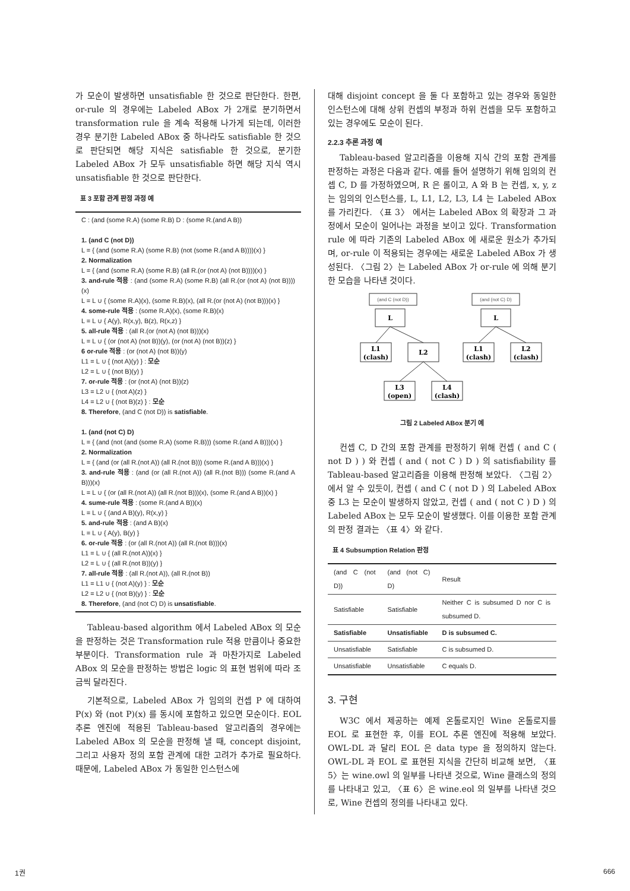가 모순이 발생하면 unsatisfiable 한 것으로 판단한다. 한편, or-rule 의 경우에는 Labeled ABox 가 2개로 분기하면서 transformation rule 을 계속 적용해 나가게 되는데, 이러한 경우 분기한 Labeled ABox 중 하나라도 satisfiable 한 것으로 판단되면 해당 지식은 satisfiable 한 것으로, 분기한 Labeled ABox 가 모두 unsatisfiable 하면 해당 지식 역시 unsatisfiable 한 것으로 판단한다.
표 3 포함 관계 판정 과정 예
C : (and (some R.A) (some R.B) D : (some R.(and A B))
1. (and C (not D))
L = { (and (some R.A) (some R.B) (not (some R.(and A B))))(x) }
2. Normalization
L = { (and (some R.A) (some R.B) (all R.(or (not A) (not B))))(x) }
3. and-rule 적용 : (and (some R.A) (some R.B) (all R.(or (not A) (not B))))(x)
L = L ∪ { (some R.A)(x), (some R.B)(x), (all R.(or (not A) (not B)))(x) }
4. some-rule 적용 : (some R.A)(x), (some R.B)(x)
L = L ∪ { A(y), R(x,y), B(z), R(x,z) }
5. all-rule 적용 : (all R.(or (not A) (not B)))(x)
L = L ∪ { (or (not A) (not B))(y), (or (not A) (not B))(z) }
6 or-rule 적용 : (or (not A) (not B))(y)
L1 = L ∪ { (not A)(y) } : 모순
L2 = L ∪ { (not B)(y) }
7. or-rule 적용 : (or (not A) (not B))(z)
L3 = L2 ∪ { (not A)(z) }
L4 = L2 ∪ { (not B)(z) } : 모순
8. Therefore, (and C (not D)) is satisfiable.
1. (and (not C) D)
L = { (and (not (and (some R.A) (some R.B))) (some R.(and A B)))(x) }
2. Normalization
L = { (and (or (all R.(not A)) (all R.(not B))) (some R.(and A B)))(x) }
3. and-rule 적용 : (and (or (all R.(not A)) (all R.(not B))) (some R.(and A B)))(x)
L = L ∪ { (or (all R.(not A)) (all R.(not B)))(x), (some R.(and A B))(x) }
4. sume-rule 적용 : (some R.(and A B))(x)
L = L ∪ { (and A B)(y), R(x,y) }
5. and-rule 적용 : (and A B)(x)
L = L ∪ { A(y), B(y) }
6. or-rule 적용 : (or (all R.(not A)) (all R.(not B)))(x)
L1 = L ∪ { (all R.(not A))(x) }
L2 = L ∪ { (all R.(not B))(y) }
7. all-rule 적용 : (all R.(not A)), (all R.(not B))
L1 = L1 ∪ { (not A)(y) } : 모순
L2 = L2 ∪ { (not B)(y) } : 모순
8. Therefore, (and (not C) D) is unsatisfiable.
Tableau-based algorithm 에서 Labeled ABox 의 모순을 판정하는 것은 Transformation rule 적용 만큼이나 중요한 부분이다. Transformation rule 과 마찬가지로 Labeled ABox 의 모순을 판정하는 방법은 logic 의 표현 범위에 따라 조금씩 달라진다.
기본적으로, Labeled ABox 가 임의의 컨셉 P 에 대하여 P(x) 와 (not P)(x) 를 동시에 포함하고 있으면 모순이다. EOL 추론 엔진에 적용된 Tableau-based 알고리즘의 경우에는 Labeled ABox 의 모순을 판정해 낼 때, concept disjoint, 그리고 사용자 정의 포함 관계에 대한 고려가 추가로 필요하다. 때문에, Labeled ABox 가 동일한 인스턴스에
대해 disjoint concept 을 둘 다 포함하고 있는 경우와 동일한 인스턴스에 대해 상위 컨셉의 부정과 하위 컨셉을 모두 포함하고 있는 경우에도 모순이 된다.
2.2.3 추론 과정 예
Tableau-based 알고리즘을 이용해 지식 간의 포함 관계를 판정하는 과정은 다음과 같다. 예를 들어 설명하기 위해 임의의 컨셉 C, D 를 가정하였으며, R 은 롤이고, A 와 B 는 컨셉, x, y, z 는 임의의 인스턴스를, L, L1, L2, L3, L4 는 Labeled ABox 를 가리킨다. 〈표 3〉 에서는 Labeled ABox 의 확장과 그 과정에서 모순이 일어나는 과정을 보이고 있다. Transformation rule 에 따라 기존의 Labeled ABox 에 새로운 원소가 추가되며, or-rule 이 적용되는 경우에는 새로운 Labeled ABox 가 생성된다. 〈그림 2〉는 Labeled ABox 가 or-rule 에 의해 분기한 모습을 나타낸 것이다.
(and C (not D))
(and (not C) D)
L
L
L1
(clash)
L2
L1
(clash)
L2
(clash)
L3
(open)
L4
(clash)
그림 2 Labeled ABox 분기 예
컨셉 C, D 간의 포함 관계를 판정하기 위해 컨셉 ( and C ( not D ) ) 와 컨셉 ( and ( not C ) D ) 의 satisfiability 를 Tableau-based 알고리즘을 이용해 판정해 보았다. 〈그림 2〉에서 알 수 있듯이, 컨셉 ( and C ( not D ) 의 Labeled ABox 중 L3 는 모순이 발생하지 않았고, 컨셉 ( and ( not C ) D ) 의 Labeled ABox 는 모두 모순이 발생했다. 이를 이용한 포함 관계의 판정 결과는 〈표 4〉와 같다.
표 4 Subsumption Relation 판정
| (and C (not D)) | (and (not C) D) | Result |
| Satisfiable | Satisfiable | Neither C is subsumed D nor C is subsumed D. |
| Satisfiable | Unsatisfiable | D is subsumed C. |
| Unsatisfiable | Satisfiable | C is subsumed D. |
| Unsatisfiable | Unsatisfiable | C equals D. |
3. 구현
W3C 에서 제공하는 예제 온톨로지인 Wine 온톨로지를 EOL 로 표현한 후, 이를 EOL 추론 엔진에 적용해 보았다. OWL-DL 과 달리 EOL 은 data type 을 정의하지 않는다. OWL-DL 과 EOL 로 표현된 지식을 간단히 비교해 보면, 〈표 5〉는 wine.owl 의 일부를 나타낸 것으로, Wine 클래스의 정의를 나타내고 있고, 〈표 6〉은 wine.eol 의 일부를 나타낸 것으로, Wine 컨셉의 정의를 나타내고 있다.
1권 666